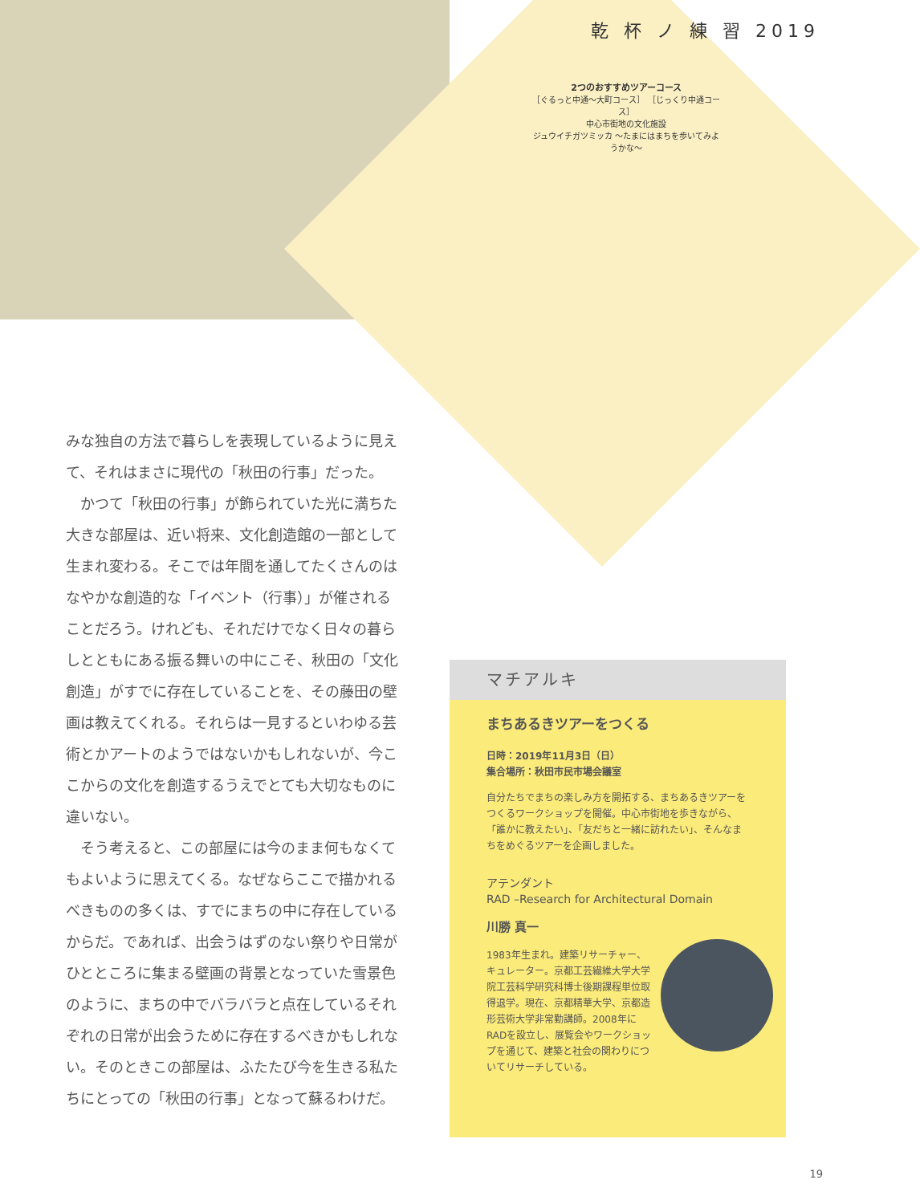乾 杯 ノ 練 習 2019
2つのおすすめツアーコース
［ぐるっと中通〜大町コース］ ［じっくり中通コース］
中心市街地の文化施設
ジュウイチガツミッカ ～たまにはまちを歩いてみようかな～
みな独自の方法で暮らしを表現しているように見えて、それはまさに現代の「秋田の行事」だった。
　かつて「秋田の行事」が飾られていた光に満ちた大きな部屋は、近い将来、文化創造館の一部として生まれ変わる。そこでは年間を通してたくさんのはなやかな創造的な「イベント（行事）」が催されることだろう。けれども、それだけでなく日々の暮らしとともにある振る舞いの中にこそ、秋田の「文化創造」がすでに存在していることを、その藤田の壁画は教えてくれる。それらは一見するといわゆる芸術とかアートのようではないかもしれないが、今ここからの文化を創造するうえでとても大切なものに違いない。
　そう考えると、この部屋には今のまま何もなくてもよいように思えてくる。なぜならここで描かれるべきものの多くは、すでにまちの中に存在しているからだ。であれば、出会うはずのない祭りや日常がひとところに集まる壁画の背景となっていた雪景色のように、まちの中でバラバラと点在しているそれぞれの日常が出会うために存在するべきかもしれない。そのときこの部屋は、ふたたび今を生きる私たちにとっての「秋田の行事」となって蘇るわけだ。
マチアルキ
まちあるきツアーをつくる
日時：2019年11月3日（日）
集合場所：秋田市民市場会議室
自分たちでまちの楽しみ方を開拓する、まちあるきツアーをつくるワークショップを開催。中心市街地を歩きながら、「誰かに教えたい」、「友だちと一緒に訪れたい」、そんなまちをめぐるツアーを企画しました。
アテンダント
RAD –Research for Architectural Domain
川勝 真一
1983年生まれ。建築リサーチャー、キュレーター。京都工芸繊維大学大学院工芸科学研究科博士後期課程単位取得退学。現在、京都精華大学、京都造形芸術大学非常勤講師。2008年にRADを設立し、展覧会やワークショップを通じて、建築と社会の関わりについてリサーチしている。
19